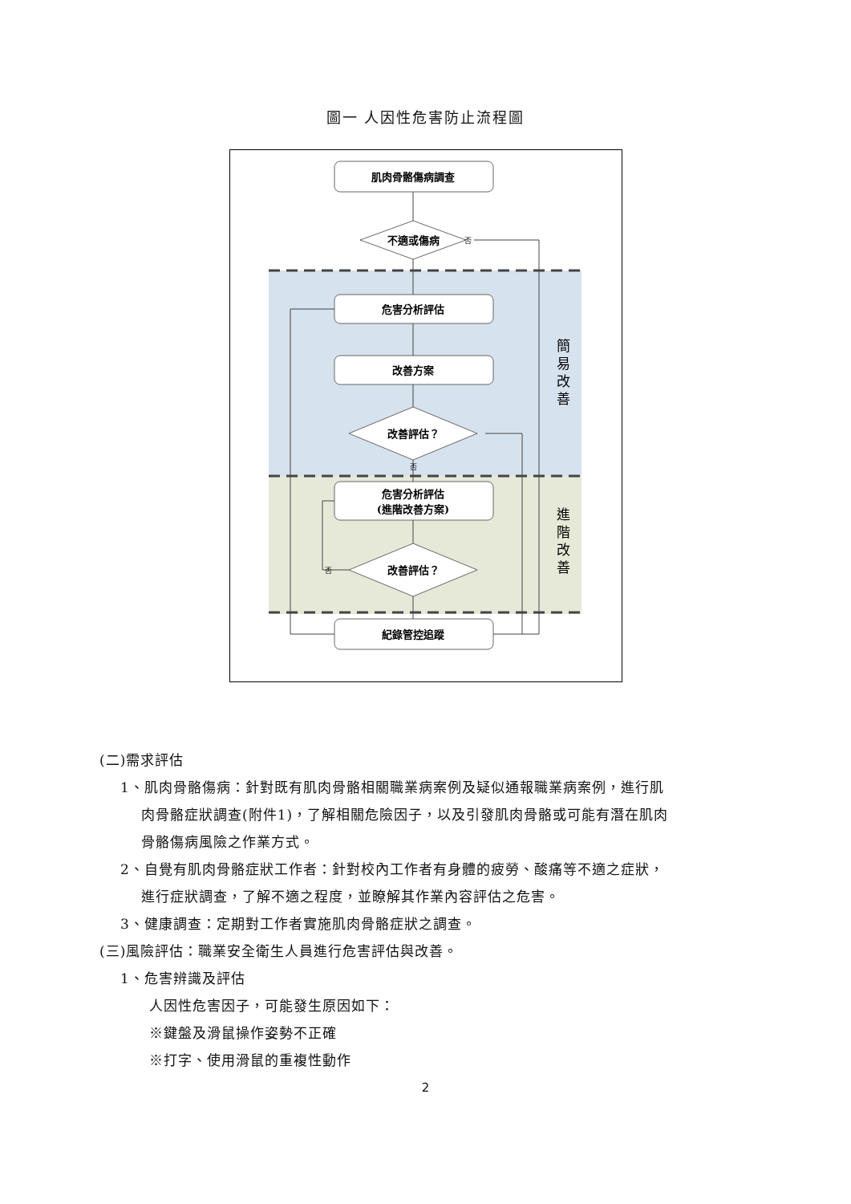圖一 人因性危害防止流程圖
肌肉骨骼傷病調查
不適或傷病
否
危害分析評估
改善方案
改善評估？
否
危害分析評估
(進階改善方案)
改善評估？
否
紀錄管控追蹤
簡
易
改
善
進
階
改
善
(二)需求評估
1、肌肉骨骼傷病：針對既有肌肉骨骼相關職業病案例及疑似通報職業病案例，進行肌
肉骨骼症狀調查(附件1)，了解相關危險因子，以及引發肌肉骨骼或可能有潛在肌肉
骨骼傷病風險之作業方式。
2、自覺有肌肉骨骼症狀工作者：針對校內工作者有身體的疲勞、酸痛等不適之症狀，
進行症狀調查，了解不適之程度，並瞭解其作業內容評估之危害。
3、健康調查：定期對工作者實施肌肉骨骼症狀之調查。
(三)風險評估：職業安全衛生人員進行危害評估與改善。
1、危害辨識及評估
人因性危害因子，可能發生原因如下：
※鍵盤及滑鼠操作姿勢不正確
※打字、使用滑鼠的重複性動作
2